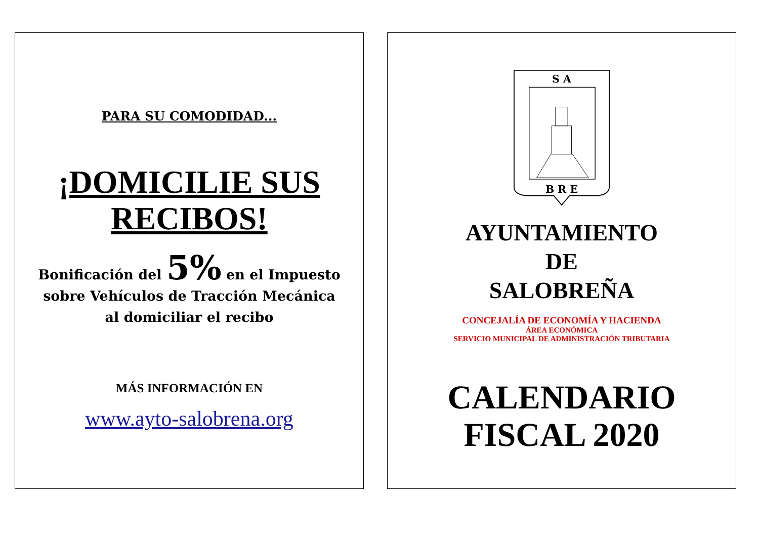PARA SU COMODIDAD...
¡DOMICILIE SUS RECIBOS!
Bonificación del 5% en el Impuesto
sobre Vehículos de Tracción Mecánica
al domiciliar el recibo
MÁS INFORMACIÓN EN
www.ayto-salobrena.org
S A
B R E
AYUNTAMIENTO
DE
SALOBREÑA
CONCEJALÍA DE ECONOMÍA Y HACIENDA
ÁREA ECONÓMICA
SERVICIO MUNICIPAL DE ADMINISTRACIÓN TRIBUTARIA
CALENDARIO
FISCAL 2020